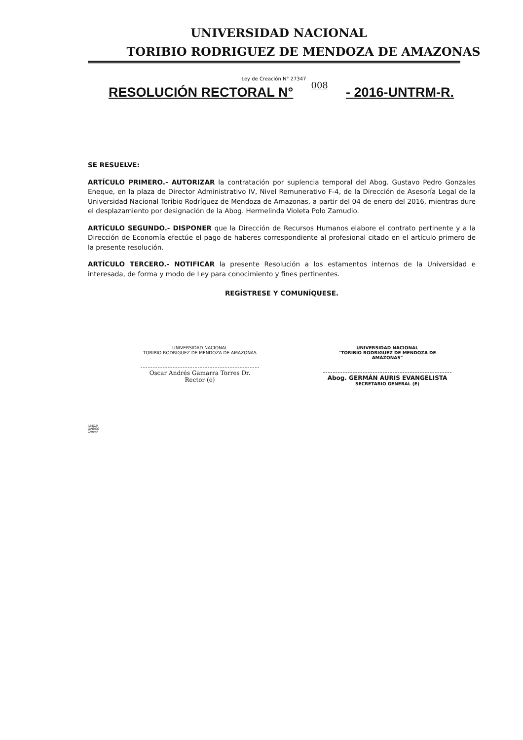UNIVERSIDAD NACIONAL
TORIBIO RODRIGUEZ DE MENDOZA DE AMAZONAS
Ley de Creación N° 27347
RESOLUCIÓN RECTORAL N° 008 - 2016-UNTRM-R.
SE RESUELVE:
ARTÍCULO PRIMERO.- AUTORIZAR la contratación por suplencia temporal del Abog. Gustavo Pedro Gonzales Eneque, en la plaza de Director Administrativo IV, Nivel Remunerativo F-4, de la Dirección de Asesoría Legal de la Universidad Nacional Toribio Rodríguez de Mendoza de Amazonas, a partir del 04 de enero del 2016, mientras dure el desplazamiento por designación de la Abog. Hermelinda Violeta Polo Zamudio.
ARTÍCULO SEGUNDO.- DISPONER que la Dirección de Recursos Humanos elabore el contrato pertinente y a la Dirección de Economía efectúe el pago de haberes correspondiente al profesional citado en el artículo primero de la presente resolución.
ARTÍCULO TERCERO.- NOTIFICAR la presente Resolución a los estamentos internos de la Universidad e interesada, de forma y modo de Ley para conocimiento y fines pertinentes.
REGÍSTRESE Y COMUNÍQUESE.
UNIVERSIDAD NACIONAL
TORIBIO RODRIGUEZ DE MENDOZA DE AMAZONAS
Oscar Andrés Gamarra Torres Dr.
Rector (e)
UNIVERSIDAD NACIONAL
"TORIBIO RODRIGUEZ DE MENDOZA DE AMAZONAS"
Abog. GERMÁN AURIS EVANGELISTA
SECRETARIO GENERAL (E)
JLMQ/R
GAE/SG
C/mm/